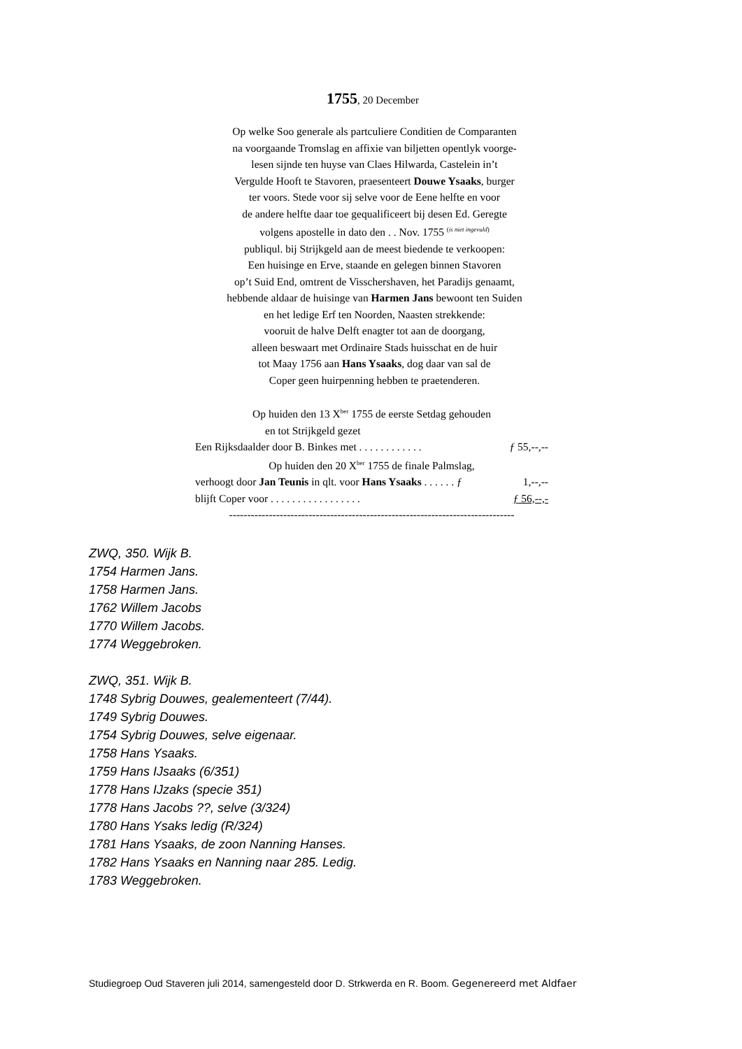1755, 20 December
Op welke Soo generale als partculiere Conditien de Comparanten
na voorgaande Tromslag en affixie van biljetten opentlyk voorge-
lesen sijnde ten huyse van Claes Hilwarda, Castelein in’t
Vergulde Hooft te Stavoren, praesenteert Douwe Ysaaks, burger
ter voors. Stede voor sij selve voor de Eene helfte en voor
de andere helfte daar toe gequalificeert bij desen Ed. Geregte
volgens apostelle in dato den . . Nov. 1755 <sup>(is niet ingevuld)</sup>
publiqul. bij Strijkgeld aan de meest biedende te verkoopen:
Een huisinge en Erve, staande en gelegen binnen Stavoren
op’t Suid End, omtrent de Visschershaven, het Paradijs genaamt,
hebbende aldaar de huisinge van Harmen Jans bewoont ten Suiden
en het ledige Erf ten Noorden, Naasten strekkende:
vooruit de halve Delft enagter tot aan de doorgang,
alleen beswaart met Ordinaire Stads huisschat en de huir
tot Maay 1756 aan Hans Ysaaks, dog daar van sal de
Coper geen huirpenning hebben te praetenderen.
Op huiden den 13 X<sup>ber</sup> 1755 de eerste Setdag gehouden
en tot Strijkgeld gezet
Een Rijksdaalder door B. Binkes met . . . . . . . . . . . . ƒ 55,--,--
Op huiden den 20 X<sup>ber</sup> 1755 de finale Palmslag,
verhoogt door Jan Teunis in qlt. voor Hans Ysaaks . . . . . . ƒ 1,--,--
blijft Coper voor . . . . . . . . . . . . . . . . . ƒ 56,--,-
-------------------------------------------------------------------------------
ZWQ, 350. Wijk B.
1754 Harmen Jans.
1758 Harmen Jans.
1762 Willem Jacobs
1770 Willem Jacobs.
1774 Weggebroken.
ZWQ, 351. Wijk B.
1748 Sybrig Douwes, gealementeert (7/44).
1749 Sybrig Douwes.
1754 Sybrig Douwes, selve eigenaar.
1758 Hans Ysaaks.
1759 Hans IJsaaks (6/351)
1778 Hans IJzaks (specie 351)
1778 Hans Jacobs ??, selve (3/324)
1780 Hans Ysaks ledig (R/324)
1781 Hans Ysaaks, de zoon Nanning Hanses.
1782 Hans Ysaaks en Nanning naar 285. Ledig.
1783 Weggebroken.
Studiegroep Oud Staveren juli 2014, samengesteld door D. Strkwerda en R. Boom. Gegenereerd met Aldfaer